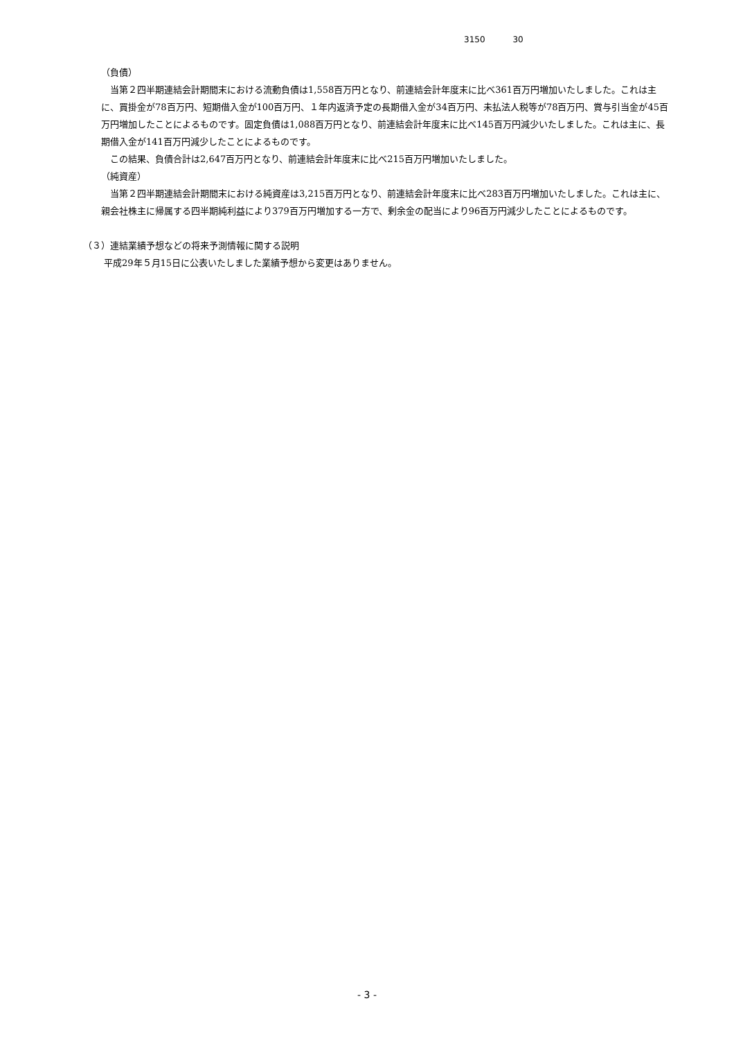3150 30
（負債）
当第２四半期連結会計期間末における流動負債は1,558百万円となり、前連結会計年度末に比べ361百万円増加いたしました。これは主に、買掛金が78百万円、短期借入金が100百万円、１年内返済予定の長期借入金が34百万円、未払法人税等が78百万円、賞与引当金が45百万円増加したことによるものです。固定負債は1,088百万円となり、前連結会計年度末に比べ145百万円減少いたしました。これは主に、長期借入金が141百万円減少したことによるものです。
この結果、負債合計は2,647百万円となり、前連結会計年度末に比べ215百万円増加いたしました。
（純資産）
当第２四半期連結会計期間末における純資産は3,215百万円となり、前連結会計年度末に比べ283百万円増加いたしました。これは主に、親会社株主に帰属する四半期純利益により379百万円増加する一方で、剰余金の配当により96百万円減少したことによるものです。
（３）連結業績予想などの将来予測情報に関する説明
平成29年５月15日に公表いたしました業績予想から変更はありません。
- 3 -